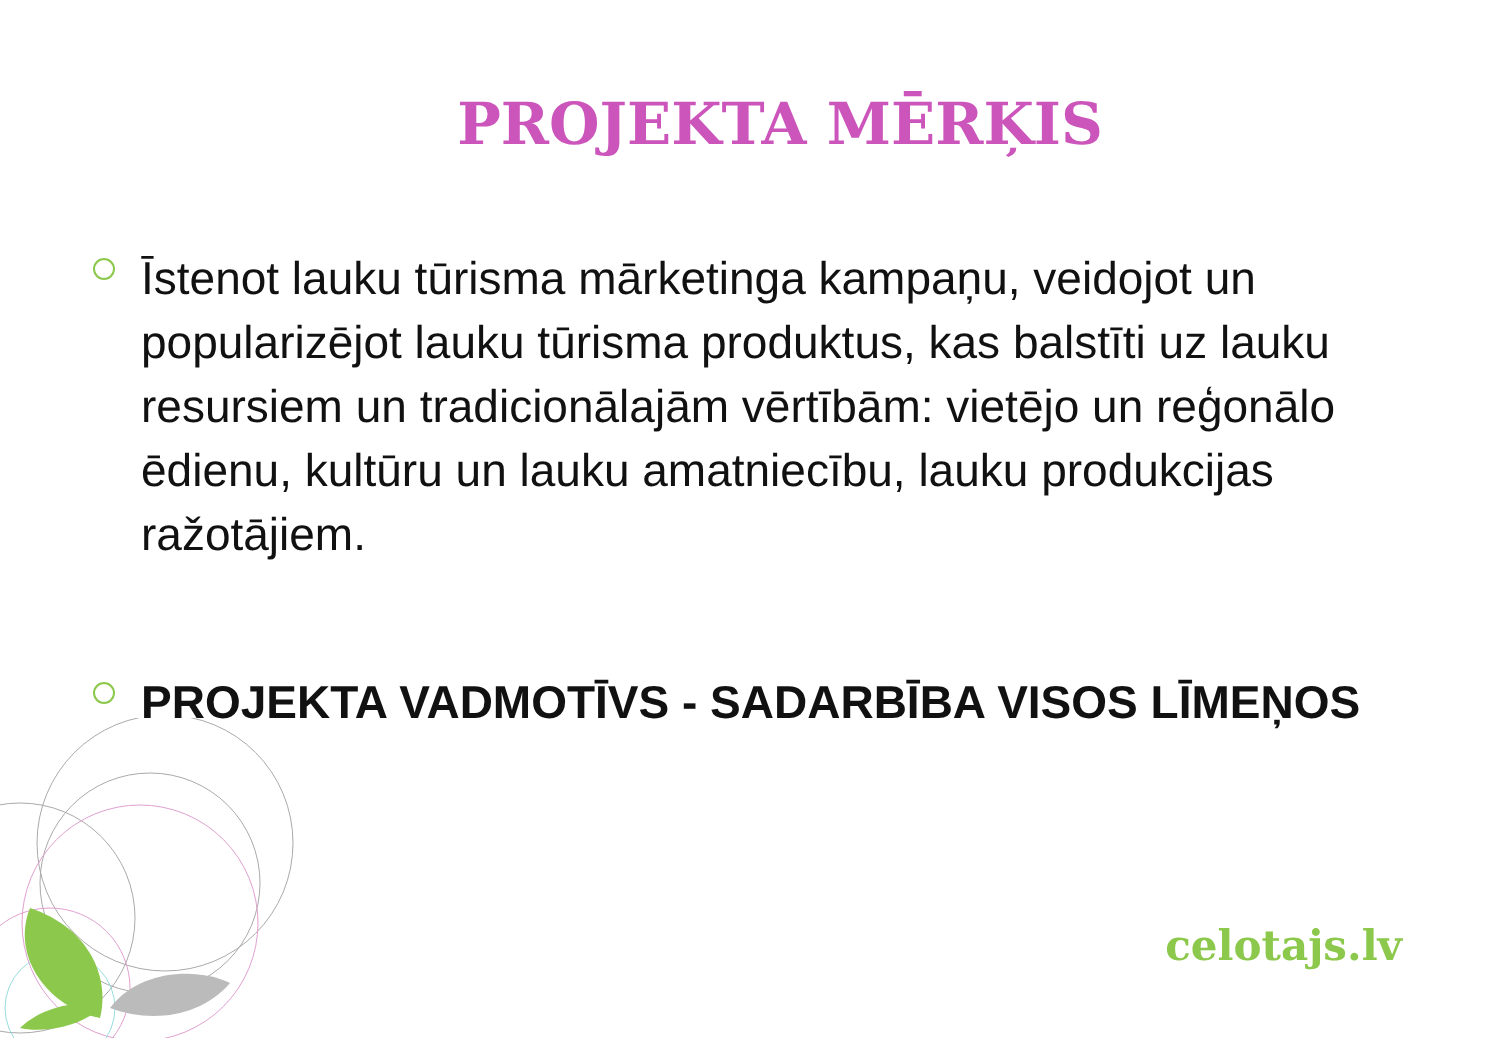PROJEKTA MĒRĶIS
Īstenot lauku tūrisma mārketinga kampaņu, veidojot un popularizējot lauku tūrisma produktus, kas balstīti uz lauku resursiem un tradicionālajām vērtībām: vietējo un reģonālo ēdienu, kultūru un lauku amatniecību, lauku produkcijas ražotājiem.
PROJEKTA VADMOTĪVS - SADARBĪBA VISOS LĪMEŅOS
celotajs.lv